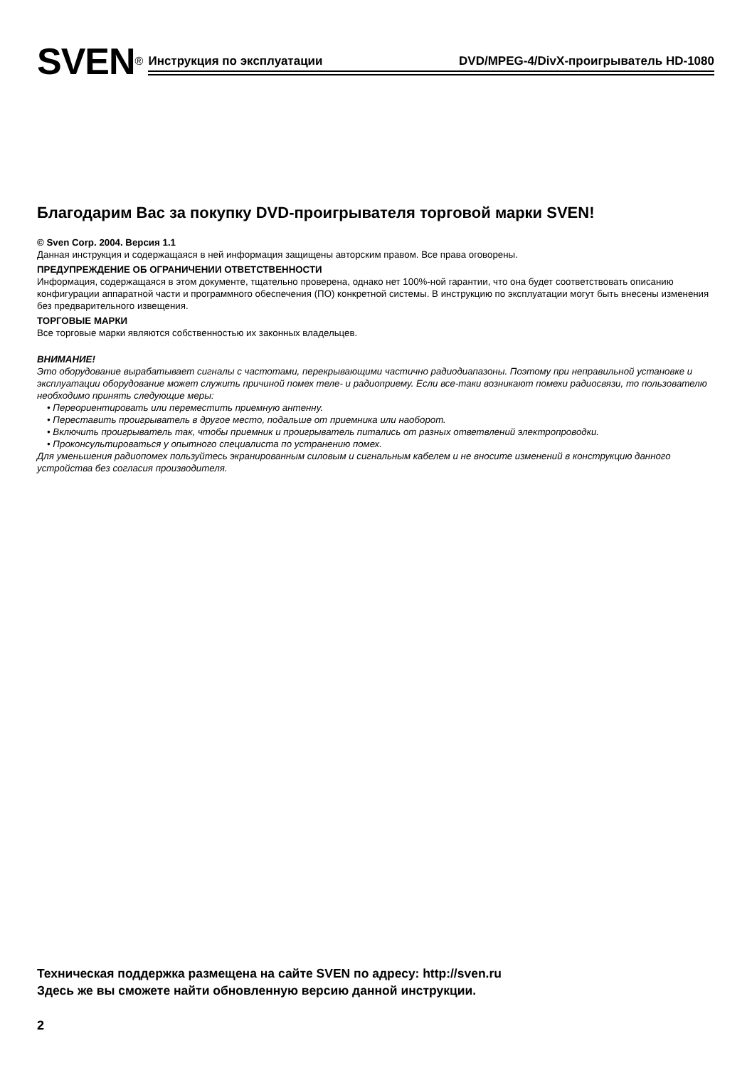SVEN<sup>®</sup>
Инструкция по эксплуатации DVD/MPEG-4/DivX-проигрыватель HD-1080
Благодарим Вас за покупку DVD-проигрывателя торговой марки SVEN!
© Sven Corp. 2004. Версия 1.1
Данная инструкция и содержащаяся в ней информация защищены авторским правом. Все права оговорены.
ПРЕДУПРЕЖДЕНИЕ ОБ ОГРАНИЧЕНИИ ОТВЕТСТВЕННОСТИ
Информация, содержащаяся в этом документе, тщательно проверена, однако нет 100%-ной гарантии, что она будет соответствовать описанию конфигурации аппаратной части и программного обеспечения (ПО) конкретной системы. В инструкцию по эксплуатации могут быть внесены изменения без предварительного извещения.
ТОРГОВЫЕ МАРКИ
Все торговые марки являются собственностью их законных владельцев.
ВНИМАНИЕ!
Это оборудование вырабатывает сигналы с частотами, перекрывающими частично радиодиапазоны. Поэтому при неправильной установке и эксплуатации оборудование может служить причиной помех теле- и радиоприему. Если все-таки возникают помехи радиосвязи, то пользователю необходимо принять следующие меры:
• Переориентировать или переместить приемную антенну.
• Переставить проигрыватель в другое место, подальше от приемника или наоборот.
• Включить проигрыватель так, чтобы приемник и проигрыватель питались от разных ответвлений электропроводки.
• Проконсультироваться у опытного специалиста по устранению помех.
Для уменьшения радиопомех пользуйтесь экранированным силовым и сигнальным кабелем и не вносите изменений в конструкцию данного устройства без согласия производителя.
Техническая поддержка размещена на сайте SVEN по адресу: http://sven.ru
Здесь же вы сможете найти обновленную версию данной инструкции.
2